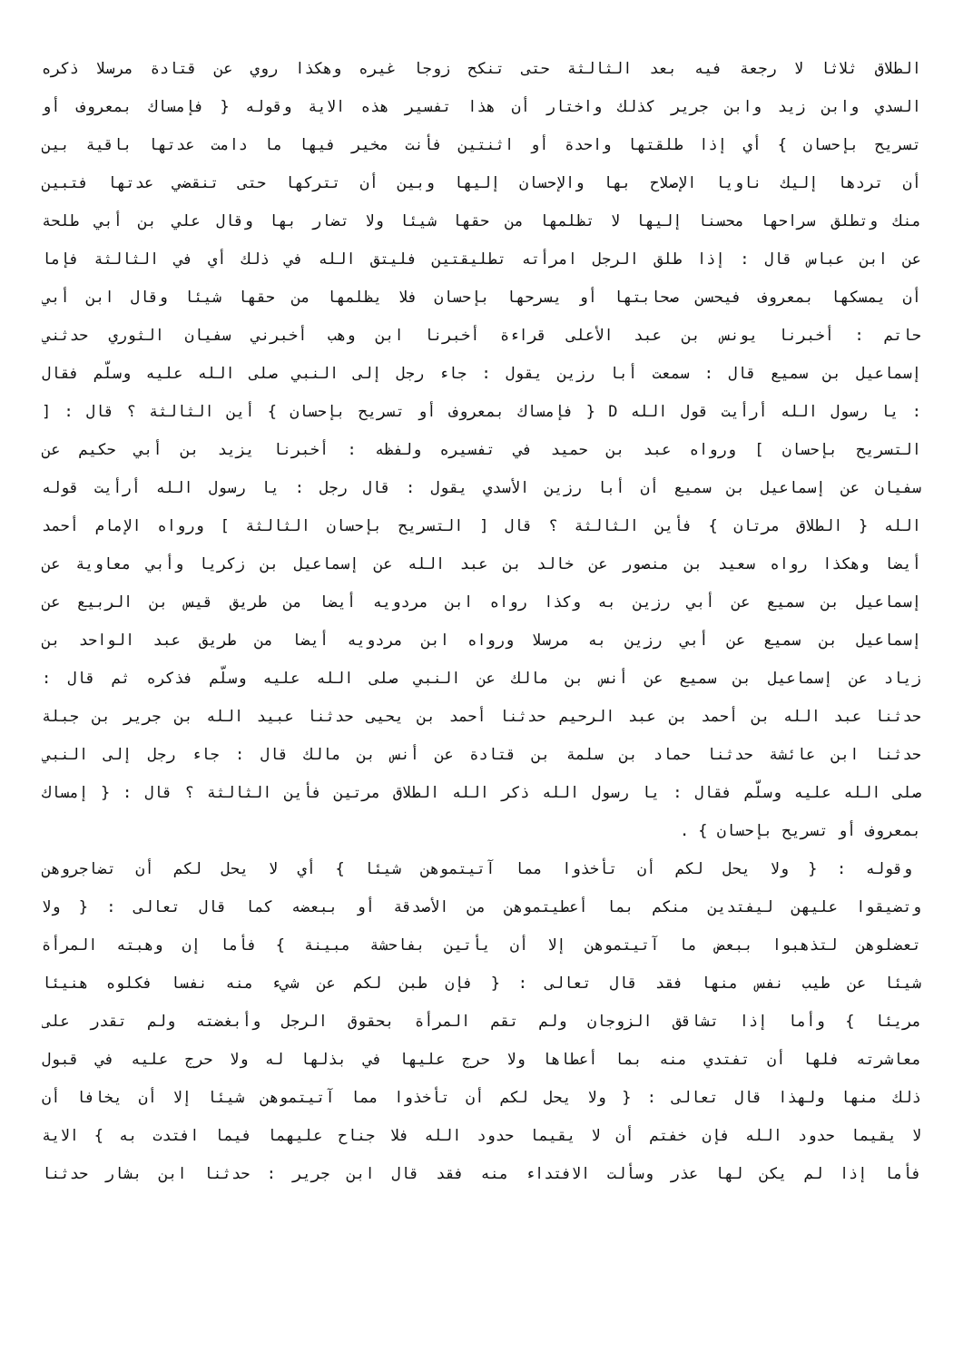الطلاق ثلاثا لا رجعة فيه بعد الثالثة حتى تنكح زوجا غيره وهكذا روي عن قتادة مرسلا ذكره
السدي وابن زيد وابن جرير كذلك واختار أن هذا تفسير هذه الاية وقوله { فإمساك بمعروف أو
تسريح بإحسان } أي إذا طلقتها واحدة أو اثنتين فأنت مخير فيها ما دامت عدتها باقية بين
أن تردها إليك ناويا الإصلاح بها والإحسان إليها وبين أن تتركها حتى تنقضي عدتها فتبين
منك وتطلق سراحها محسنا إليها لا تظلمها من حقها شيئا ولا تضار بها وقال علي بن أبي طلحة
عن ابن عباس قال : إذا طلق الرجل امرأته تطليقتين فليتق الله في ذلك أي في الثالثة فإما
أن يمسكها بمعروف فيحسن صحابتها أو يسرحها بإحسان فلا يظلمها من حقها شيئا وقال ابن أبي
حاتم : أخبرنا يونس بن عبد الأعلى قراءة أخبرنا ابن وهب أخبرني سفيان الثوري حدثني
إسماعيل بن سميع قال : سمعت أبا رزين يقول : جاء رجل إلى النبي صلى الله عليه وسلّم فقال
: يا رسول الله أرأيت قول الله D { فإمساك بمعروف أو تسريح بإحسان } أين الثالثة ؟ قال : [
التسريح بإحسان ] ورواه عبد بن حميد في تفسيره ولفظه : أخبرنا يزيد بن أبي حكيم عن
سفيان عن إسماعيل بن سميع أن أبا رزين الأسدي يقول : قال رجل : يا رسول الله أرأيت قوله
الله { الطلاق مرتان } فأين الثالثة ؟ قال [ التسريح بإحسان الثالثة ] ورواه الإمام أحمد
أيضا وهكذا رواه سعيد بن منصور عن خالد بن عبد الله عن إسماعيل بن زكريا وأبي معاوية عن
إسماعيل بن سميع عن أبي رزين به وكذا رواه ابن مردويه أيضا من طريق قيس بن الربيع عن
إسماعيل بن سميع عن أبي رزين به مرسلا ورواه ابن مردويه أيضا من طريق عبد الواحد بن
زياد عن إسماعيل بن سميع عن أنس بن مالك عن النبي صلى الله عليه وسلّم فذكره ثم قال :
حدثنا عبد الله بن أحمد بن عبد الرحيم حدثنا أحمد بن يحيى حدثنا عبيد الله بن جرير بن جبلة
حدثنا ابن عائشة حدثنا حماد بن سلمة بن قتادة عن أنس بن مالك قال : جاء رجل إلى النبي
صلى الله عليه وسلّم فقال : يا رسول الله ذكر الله الطلاق مرتين فأين الثالثة ؟ قال : { إمساك
بمعروف أو تسريح بإحسان } .
وقوله : { ولا يحل لكم أن تأخذوا مما آتيتموهن شيئا } أي لا يحل لكم أن تضاجروهن
وتضيقوا عليهن ليفتدين منكم بما أعطيتموهن من الأصدقة أو ببعضه كما قال تعالى : { ولا
تعضلوهن لتذهبوا ببعض ما آتيتموهن إلا أن يأتين بفاحشة مبينة } فأما إن وهبته المرأة
شيئا عن طيب نفس منها فقد قال تعالى : { فإن طبن لكم عن شيء منه نفسا فكلوه هنيئا
مريئا } وأما إذا تشاقق الزوجان ولم تقم المرأة بحقوق الرجل وأبغضته ولم تقدر على
معاشرته فلها أن تفتدي منه بما أعطاها ولا حرج عليها في بذلها له ولا حرج عليه في قبول
ذلك منها ولهذا قال تعالى : { ولا يحل لكم أن تأخذوا مما آتيتموهن شيئا إلا أن يخافا أن
لا يقيما حدود الله فإن خفتم أن لا يقيما حدود الله فلا جناح عليهما فيما افتدت به } الاية
فأما إذا لم يكن لها عذر وسألت الافتداء منه فقد قال ابن جرير : حدثنا ابن بشار حدثنا